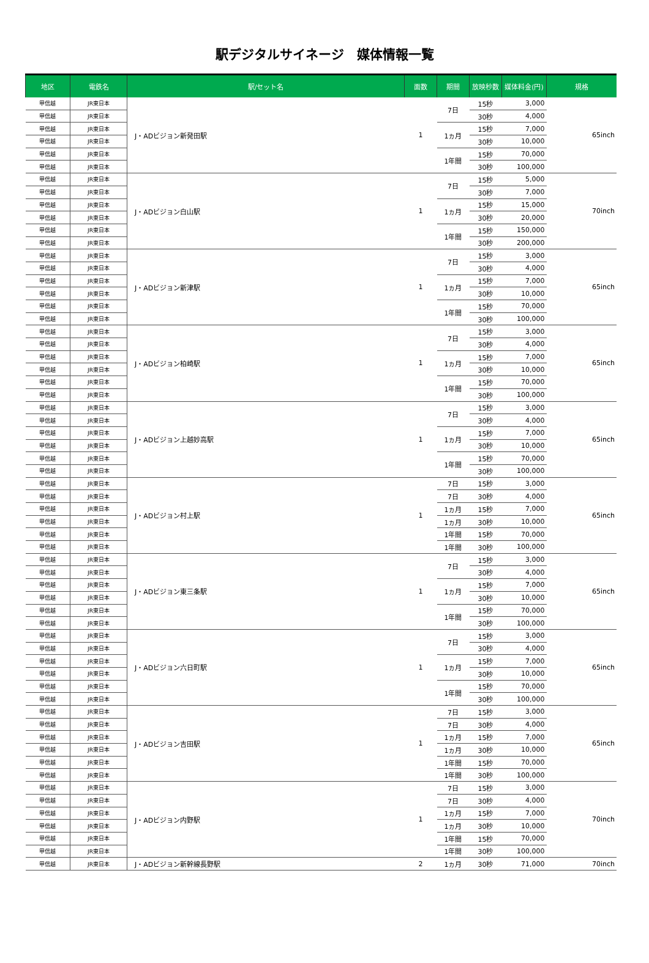駅デジタルサイネージ　媒体情報一覧
| 地区 | 電鉄名 | 駅/セット名 | 面数 | 期間 | 放映秒数 | 媒体料金(円) | 規格 |
| --- | --- | --- | --- | --- | --- | --- | --- |
| 甲信越 | JR東日本 | J・ADビジョン新発田駅 | 1 | 7日 | 15秒 | 3,000 | 65inch |
| 甲信越 | JR東日本 | | | | 30秒 | 4,000 | |
| 甲信越 | JR東日本 | | | 1ヵ月 | 15秒 | 7,000 | |
| 甲信越 | JR東日本 | | | | 30秒 | 10,000 | |
| 甲信越 | JR東日本 | | | 1年間 | 15秒 | 70,000 | |
| 甲信越 | JR東日本 | | | | 30秒 | 100,000 | |
| 甲信越 | JR東日本 | J・ADビジョン白山駅 | 1 | 7日 | 15秒 | 5,000 | 70inch |
| 甲信越 | JR東日本 | | | | 30秒 | 7,000 | |
| 甲信越 | JR東日本 | | | 1ヵ月 | 15秒 | 15,000 | |
| 甲信越 | JR東日本 | | | | 30秒 | 20,000 | |
| 甲信越 | JR東日本 | | | 1年間 | 15秒 | 150,000 | |
| 甲信越 | JR東日本 | | | | 30秒 | 200,000 | |
| 甲信越 | JR東日本 | J・ADビジョン新津駅 | 1 | 7日 | 15秒 | 3,000 | 65inch |
| 甲信越 | JR東日本 | | | | 30秒 | 4,000 | |
| 甲信越 | JR東日本 | | | 1ヵ月 | 15秒 | 7,000 | |
| 甲信越 | JR東日本 | | | | 30秒 | 10,000 | |
| 甲信越 | JR東日本 | | | 1年間 | 15秒 | 70,000 | |
| 甲信越 | JR東日本 | | | | 30秒 | 100,000 | |
| 甲信越 | JR東日本 | J・ADビジョン柏崎駅 | 1 | 7日 | 15秒 | 3,000 | 65inch |
| 甲信越 | JR東日本 | | | | 30秒 | 4,000 | |
| 甲信越 | JR東日本 | | | 1ヵ月 | 15秒 | 7,000 | |
| 甲信越 | JR東日本 | | | | 30秒 | 10,000 | |
| 甲信越 | JR東日本 | | | 1年間 | 15秒 | 70,000 | |
| 甲信越 | JR東日本 | | | | 30秒 | 100,000 | |
| 甲信越 | JR東日本 | J・ADビジョン上越妙高駅 | 1 | 7日 | 15秒 | 3,000 | 65inch |
| 甲信越 | JR東日本 | | | | 30秒 | 4,000 | |
| 甲信越 | JR東日本 | | | 1ヵ月 | 15秒 | 7,000 | |
| 甲信越 | JR東日本 | | | | 30秒 | 10,000 | |
| 甲信越 | JR東日本 | | | 1年間 | 15秒 | 70,000 | |
| 甲信越 | JR東日本 | | | | 30秒 | 100,000 | |
| 甲信越 | JR東日本 | J・ADビジョン村上駅 | 1 | 7日 | 15秒 | 3,000 | 65inch |
| 甲信越 | JR東日本 | | | 7日 | 30秒 | 4,000 | |
| 甲信越 | JR東日本 | | | 1ヵ月 | 15秒 | 7,000 | |
| 甲信越 | JR東日本 | | | 1ヵ月 | 30秒 | 10,000 | |
| 甲信越 | JR東日本 | | | 1年間 | 15秒 | 70,000 | |
| 甲信越 | JR東日本 | | | 1年間 | 30秒 | 100,000 | |
| 甲信越 | JR東日本 | J・ADビジョン東三条駅 | 1 | 7日 | 15秒 | 3,000 | 65inch |
| 甲信越 | JR東日本 | | | | 30秒 | 4,000 | |
| 甲信越 | JR東日本 | | | 1ヵ月 | 15秒 | 7,000 | |
| 甲信越 | JR東日本 | | | | 30秒 | 10,000 | |
| 甲信越 | JR東日本 | | | 1年間 | 15秒 | 70,000 | |
| 甲信越 | JR東日本 | | | | 30秒 | 100,000 | |
| 甲信越 | JR東日本 | J・ADビジョン六日町駅 | 1 | 7日 | 15秒 | 3,000 | 65inch |
| 甲信越 | JR東日本 | | | | 30秒 | 4,000 | |
| 甲信越 | JR東日本 | | | 1ヵ月 | 15秒 | 7,000 | |
| 甲信越 | JR東日本 | | | | 30秒 | 10,000 | |
| 甲信越 | JR東日本 | | | 1年間 | 15秒 | 70,000 | |
| 甲信越 | JR東日本 | | | | 30秒 | 100,000 | |
| 甲信越 | JR東日本 | J・ADビジョン吉田駅 | 1 | 7日 | 15秒 | 3,000 | 65inch |
| 甲信越 | JR東日本 | | | 7日 | 30秒 | 4,000 | |
| 甲信越 | JR東日本 | | | 1ヵ月 | 15秒 | 7,000 | |
| 甲信越 | JR東日本 | | | 1ヵ月 | 30秒 | 10,000 | |
| 甲信越 | JR東日本 | | | 1年間 | 15秒 | 70,000 | |
| 甲信越 | JR東日本 | | | 1年間 | 30秒 | 100,000 | |
| 甲信越 | JR東日本 | J・ADビジョン内野駅 | 1 | 7日 | 15秒 | 3,000 | 70inch |
| 甲信越 | JR東日本 | | | 7日 | 30秒 | 4,000 | |
| 甲信越 | JR東日本 | | | 1ヵ月 | 15秒 | 7,000 | |
| 甲信越 | JR東日本 | | | 1ヵ月 | 30秒 | 10,000 | |
| 甲信越 | JR東日本 | | | 1年間 | 15秒 | 70,000 | |
| 甲信越 | JR東日本 | | | 1年間 | 30秒 | 100,000 | |
| 甲信越 | JR東日本 | J・ADビジョン新幹線長野駅 | 2 | 1ヵ月 | 30秒 | 71,000 | 70inch |